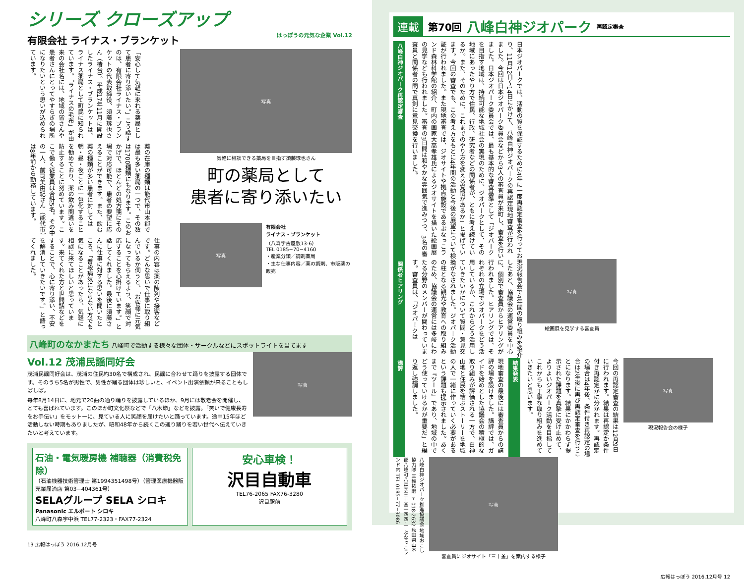シリーズ クローズアップ
有限会社 ライナス・ブランケット
はっぽうの元気な企業 Vol.12
「安心して気軽に来れる薬局として患者に寄り添いたい。」こう話すのは、有限会社ライナス・ブランケットの代表取締役、須藤琢也さん（椿台）。平成17年11月に開設したライナス・ブランケットは、ライナス薬局として町民に知られています。「ライナスの毛布」が由来の会社名には、地域の皆さんや患者さんにとってやすらぎの場所になりたいという思いが込められています。
薬の在庫の種類は能代市山本郡では最も多い薬局の一つで、その数は1700種類にもなります。このおかげで、ほとんどの処方箋にその場で対応可能で、患者の要望に応えることができます。また、飲む薬の種類が多い患者に対しては朝・昼・夜ごとに一包化することを勧めており、薬の飲み間違いを防止することに努めています。ここで働く従業員は合計5名。その中の一人、前司美由紀さん（能代市）は8年前から勤務しています。
仕事の内容は薬の陳列や接客などです。どんな思いで仕事に取り組んでいるか伺うと、「お客様に元気になってもらえるよう、笑顔で対応することを心掛けています。」と話してくれました。最後に須藤さんに仕事に対する思いを聞いたところ、「普段病気にならない方でも気になることがあったら、気軽に相談に来てほしいと思っています。来てくれた方と世間話などをすることで、心に寄り添い、不安を解消していきたいです。」と語ってくれました。
写真
気軽に相談できる薬局を目指す須藤琢也さん
町の薬局として
患者に寄り添いたい
写真
有限会社
ライナス・ブランケット
（八森字古屋敷13-6）
TEL 0185−70−4160
・産業分類／調剤薬局
・主な仕事内容／薬の調剤、市販薬の販売
八峰町のなかまたち 八峰町で活動する様々な団体・サークルなどにスポットライトを当てます
Vol.12 茂浦民謡同好会
茂浦民謡同好会は、茂浦の住民約30名で構成され、民謡に合わせて踊りを披露する団体です。そのうち5名が男性で、男性が踊る団体は珍しいと、イベント出演依頼が来ることもしばしば。
毎年8月14日に、地元で20曲の通り踊りを披露しているほか、9月には敬老会を開催し、とても喜ばれています。このほか町文化祭などで「八木節」などを披露。「笑いで健康長寿をお手伝い」をモットーに、見ている人に笑顔を届けたいと踊っています。途中15年ほど活動しない時期もありましたが、昭和48年から続くこの通り踊りを若い世代へ伝えていきたいと考えています。
写真
石油・電気暖房機 補聴器（消費税免除）
（石油機器技術管理士 第1994351498号）（管理医療機器販売業届済店 第03−404361号）
SELAグループ SELA シロキ
Panasonic エルポート シロキ
八峰町八森字中浜 TEL77-2323・FAX77-2324
安心車検！
沢目自動車
TEL76-2065 FAX76-3280
沢目駅前
13 広報はっぽう 2016.12月号
連載 第70回 八峰白神ジオパーク 再認定審査
八峰白神ジオパーク再認定審査
日本ジオパークでは、活動の質を保証するために4年に一度再認定審査を行っており、11月12日〜14日にかけて、八峰白神ジオパークの再認定現地審査が行われました。今回は日本ジオパーク委員会などから3人の審査員が来町し、審査を行いました。日本ジオパーク委員会では、最も基本的な審査基準として「ジオパークを目指す地域は、持続可能な地域社会の実現のために、ジオパークとして、その地域にあったやり方で住民、行政、研究者などの関係者が、ともに考え続けているか。また、そのために、これまでのやり方を変える覚悟があるか」と掲げています。今回の審査でも、この考え方をもとに4年間の活動と今後の展望について検証が行われました。また現地審査では、ジオサイトや拠点施設であるぶなっこランド森林科学館の紹介、町内の画家大高孝雄氏によるジオサイトを描いた絵画展の見学なども行われました。審査の3日間は和やかな雰囲気で進みつつ、3名の審査員と関係者の間で真剣に意見交換を行いました。
関係者ヒアリング
現況報告会で4年間の取り組みを紹介したあと、協議会の運営委員を中心に、個別で審査員からヒアリングが行われました。ヒアリングでは、それぞれの立場でジオパークをどう活用しているか、これからどう活用していきたいかについて質問・意見交換がなされました。ジオパーク活動の柱となる観光や教育への取り組みのため、協議会の運営には多岐にわたる分野のメンバーが関わっています。審査員は、「ジオパークは
写真
絵画展を見学する審査員
講評
現地審査の最後には審査員からの講評の場を設けました。講評では、ガイドを始めとした協議会の積極的な取り組みが評価される一方で、白神山地と住民を結ぶストーリーを地域の人で一緒に作っていく必要があるという課題も提示されました。あくまで『ツール』であり、地域の中でどう使っていけるかが重要だ」と繰り返し強調しました。
結果発表
今回の再認定審査の結果は12月9日に行われます。結果は再認定か条件付き再認定かに分かれます。再認定の場合は4年後、条件付き再認定の場合は2年後に再び再認定審査を行うことになります。結果にかかわらず提示された課題を真摯に受け止めて、よりよいジオパーク活動を目指してこれからも丁寧な取り組みを進めていきたいと思います。
写真
現況報告会の様子
八峰白神ジオパーク推進協議会 地域おこし協力隊 三輪拓磨 〒018-2632 秋田県山本郡八峰町八森字三十釜一四四-一 ぶなっこランド内 TEL 0185−77−3086
写真
審査員にジオサイト「三十釜」を案内する様子
広報はっぽう 2016.12月号 12